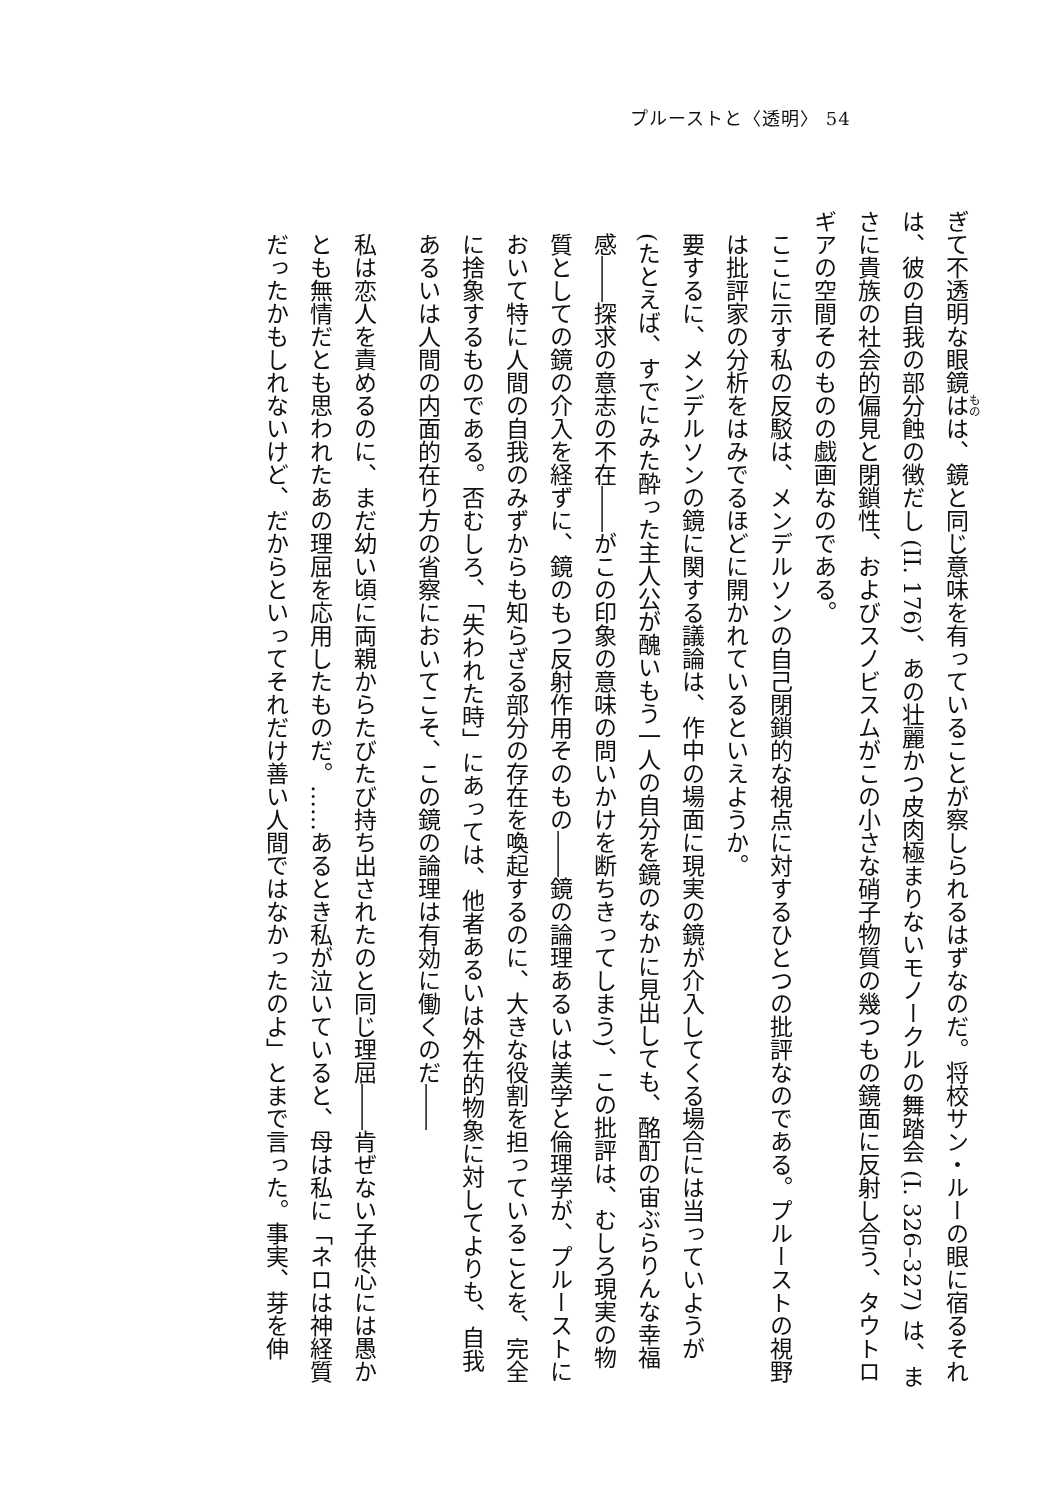プルーストと〈透明〉 54
ぎて不透明な眼鏡はは、鏡と同じ意味を有っていることが察しられるはずなのだ。将校サン・ルーの眼に宿るそれは、彼の自我の部分蝕の徴だし (II. 176)、あの壮麗かつ皮肉極まりないモノークルの舞踏会 (I. 326–327) は、まさに貴族の社会的偏見と閉鎖性、およびスノビスムがこの小さな硝子物質の幾つもの鏡面に反射し合う、タウトロギアの空間そのものの戯画なのである。
ここに示す私の反駁は、メンデルソンの自己閉鎖的な視点に対するひとつの批評なのである。プルーストの視野は批評家の分析をはみでるほどに開かれているといえようか。
要するに、メンデルソンの鏡に関する議論は、作中の場面に現実の鏡が介入してくる場合には当っていようが(たとえば、すでにみた酔った主人公が醜いもう一人の自分を鏡のなかに見出しても、酩酊の宙ぶらりんな幸福感――探求の意志の不在――がこの印象の意味の問いかけを断ちきってしまう)、この批評は、むしろ現実の物質としての鏡の介入を経ずに、鏡のもつ反射作用そのもの――鏡の論理あるいは美学と倫理学が、プルーストにおいて特に人間の自我のみずからも知らざる部分の存在を喚起するのに、大きな役割を担っていることを、完全に捨象するものである。否むしろ、「失われた時」にあっては、他者あるいは外在的物象に対してよりも、自我あるいは人間の内面的在り方の省察においてこそ、この鏡の論理は有効に働くのだ――
私は恋人を責めるのに、まだ幼い頃に両親からたびたび持ち出されたのと同じ理屈――肯ぜない子供心には愚かとも無情だとも思われたあの理屈を応用したものだ。……あるとき私が泣いていると、母は私に「ネロは神経質だったかもしれないけど、だからといってそれだけ善い人間ではなかったのよ」とまで言った。事実、芽を伸